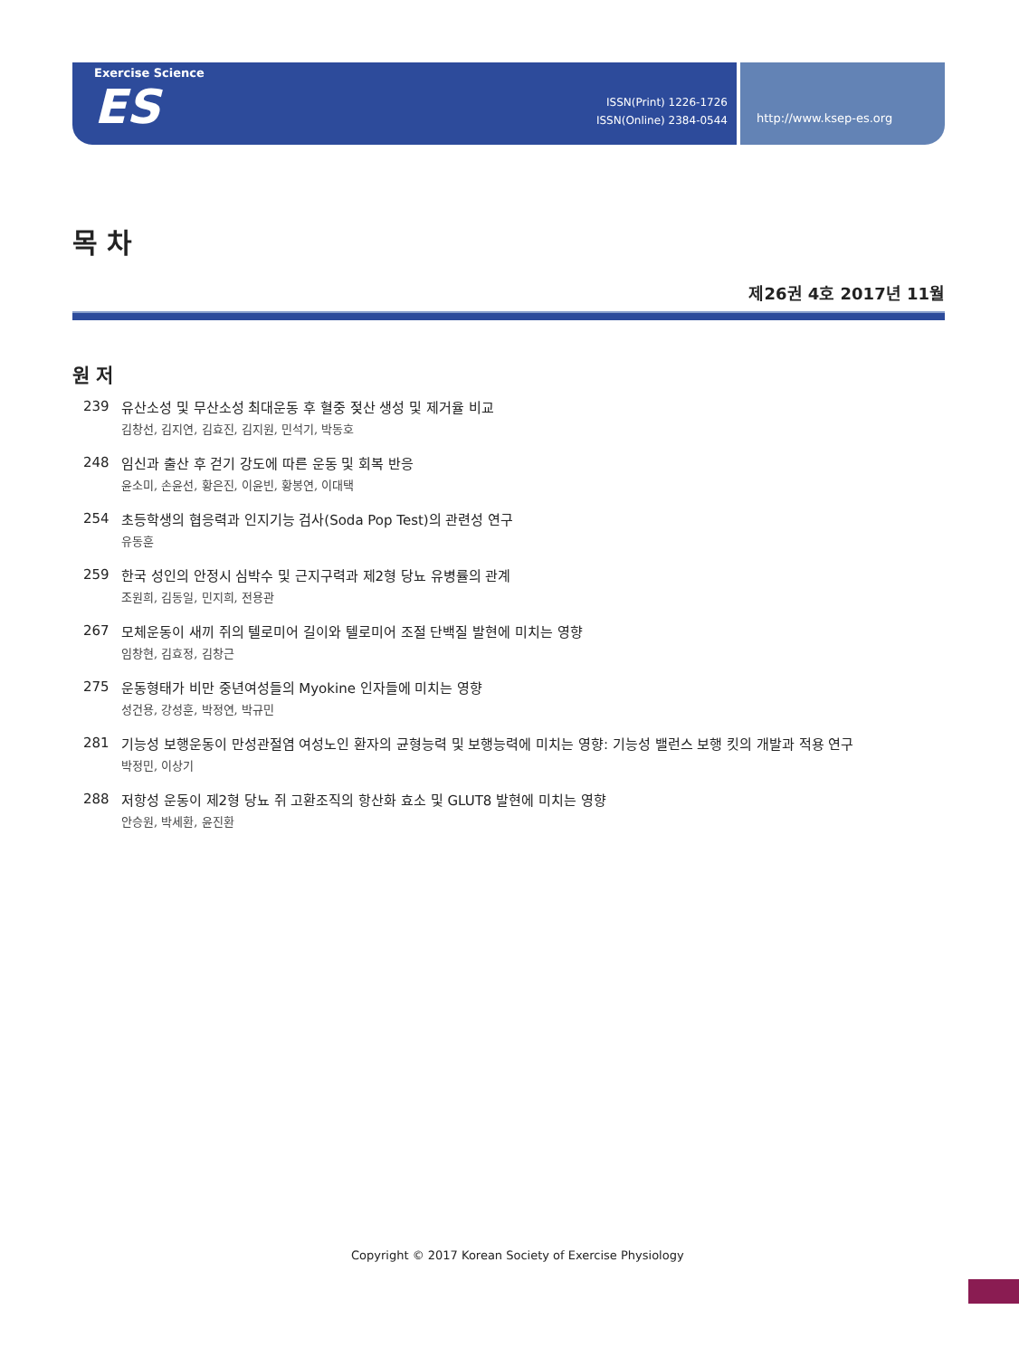Exercise Science
ES
ISSN(Print) 1226-1726
ISSN(Online) 2384-0544
http://www.ksep-es.org
목 차
제26권 4호 2017년 11월
원 저
239
유산소성 및 무산소성 최대운동 후 혈중 젖산 생성 및 제거율 비교
김창선, 김지연, 김효진, 김지원, 민석기, 박동호
248
임신과 출산 후 걷기 강도에 따른 운동 및 회복 반응
윤소미, 손윤선, 황은진, 이윤빈, 황봉연, 이대택
254
초등학생의 협응력과 인지기능 검사(Soda Pop Test)의 관련성 연구
유동훈
259
한국 성인의 안정시 심박수 및 근지구력과 제2형 당뇨 유병률의 관계
조원희, 김동일, 민지희, 전용관
267
모체운동이 새끼 쥐의 텔로미어 길이와 텔로미어 조절 단백질 발현에 미치는 영향
임창현, 김효정, 김창근
275
운동형태가 비만 중년여성들의 Myokine 인자들에 미치는 영향
성건용, 강성훈, 박정연, 박규민
281
기능성 보행운동이 만성관절염 여성노인 환자의 균형능력 및 보행능력에 미치는 영향: 기능성 밸런스 보행 킷의 개발과 적용 연구
박정민, 이상기
288
저항성 운동이 제2형 당뇨 쥐 고환조직의 항산화 효소 및 GLUT8 발현에 미치는 영향
안승원, 박세환, 윤진환
Copyright © 2017 Korean Society of Exercise Physiology